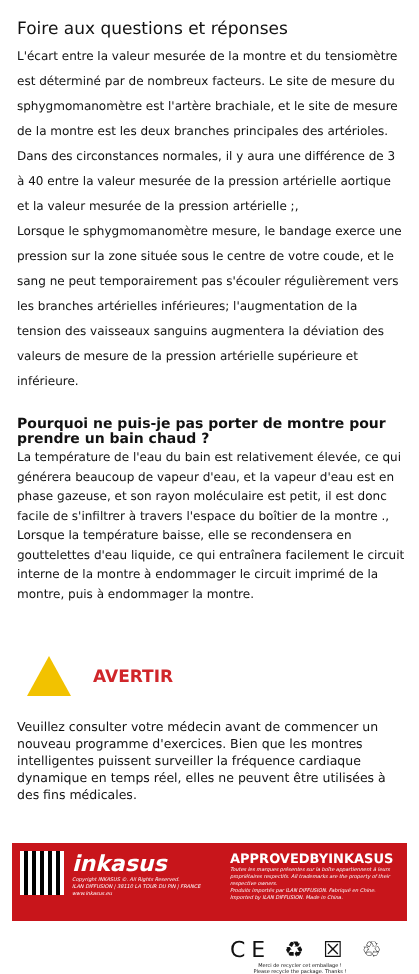Foire aux questions et réponses
L'écart entre la valeur mesurée de la montre et du tensiomètre est déterminé par de nombreux facteurs. Le site de mesure du sphygmomanomètre est l'artère brachiale, et le site de mesure de la montre est les deux branches principales des artérioles.
Dans des circonstances normales, il y aura une différence de 3 à 40 entre la valeur mesurée de la pression artérielle aortique et la valeur mesurée de la pression artérielle ;,
Lorsque le sphygmomanomètre mesure, le bandage exerce une pression sur la zone située sous le centre de votre coude, et le sang ne peut temporairement pas s'écouler régulièrement vers les branches artérielles inférieures; l'augmentation de la tension des vaisseaux sanguins augmentera la déviation des valeurs de mesure de la pression artérielle supérieure et inférieure.
Pourquoi ne puis-je pas porter de montre pour prendre un bain chaud ?
La température de l'eau du bain est relativement élevée, ce qui générera beaucoup de vapeur d'eau, et la vapeur d'eau est en phase gazeuse, et son rayon moléculaire est petit, il est donc facile de s'infiltrer à travers l'espace du boîtier de la montre .,
Lorsque la température baisse, elle se recondensera en gouttelettes d'eau liquide, ce qui entraînera facilement le circuit interne de la montre à endommager le circuit imprimé de la montre, puis à endommager la montre.
AVERTIR
Veuillez consulter votre médecin avant de commencer un nouveau programme d'exercices. Bien que les montres intelligentes puissent surveiller la fréquence cardiaque dynamique en temps réel, elles ne peuvent être utilisées à des fins médicales.
inkasus
Copyright INKASUS ©. All Rights Reserved.
ILAN DIFFUSION | 38110 LA TOUR DU PIN | FRANCE
www.inkasus.eu
APPROVEDBYINKASUS
Toutes les marques présentes sur la boîte appartiennent à leurs propriétaires respectifs. All trademarks are the property of their respective owners.
Produits importés par ILAN DIFFUSION. Fabriqué en Chine. Imported by ILAN DIFFUSION. Made in China.
CE ♻ ☒ ♲
Merci de recycler cet emballage !
Please recycle the package. Thanks !